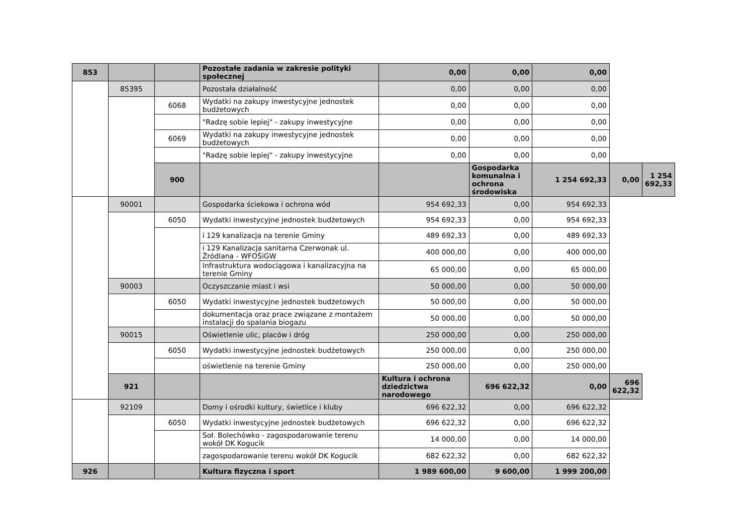| 853 | | | Pozostałe zadania w zakresie polityki społecznej | 0,00 | 0,00 | 0,00 | | |
| | 85395 | | Pozostała działalność | 0,00 | 0,00 | 0,00 | | |
| | | 6068 | Wydatki na zakupy inwestycyjne jednostek budżetowych | 0,00 | 0,00 | 0,00 | | |
| | | | "Radzę sobie lepiej" - zakupy inwestycyjne | 0,00 | 0,00 | 0,00 | | |
| | | 6069 | Wydatki na zakupy inwestycyjne jednostek budżetowych | 0,00 | 0,00 | 0,00 | | |
| | | | "Radzę sobie lepiej" - zakupy inwestycyjne | 0,00 | 0,00 | 0,00 | | |
| | | 900 | | | Gospodarka komunalna i ochrona środowiska | 1 254 692,33 | 0,00 | 1 254 692,33 |
| | 90001 | | Gospodarka ściekowa i ochrona wód | 954 692,33 | 0,00 | 954 692,33 | | |
| | | 6050 | Wydatki inwestycyjne jednostek budżetowych | 954 692,33 | 0,00 | 954 692,33 | | |
| | | | i 129 kanalizacja na terenie Gminy | 489 692,33 | 0,00 | 489 692,33 | | |
| | | | i 129 Kanalizacja sanitarna Czerwonak ul. Źródlana - WFOŚiGW | 400 000,00 | 0,00 | 400 000,00 | | |
| | | | Infrastruktura wodociągowa i kanalizacyjna na terenie Gminy | 65 000,00 | 0,00 | 65 000,00 | | |
| | 90003 | | Oczyszczanie miast i wsi | 50 000,00 | 0,00 | 50 000,00 | | |
| | | 6050 | Wydatki inwestycyjne jednostek budżetowych | 50 000,00 | 0,00 | 50 000,00 | | |
| | | | dokumentacja oraz prace związane z montażem instalacji do spalania biogazu | 50 000,00 | 0,00 | 50 000,00 | | |
| | 90015 | | Oświetlenie ulic, placów i dróg | 250 000,00 | 0,00 | 250 000,00 | | |
| | | 6050 | Wydatki inwestycyjne jednostek budżetowych | 250 000,00 | 0,00 | 250 000,00 | | |
| | | | oświetlenie na terenie Gminy | 250 000,00 | 0,00 | 250 000,00 | | |
| | 921 | | | Kultura i ochrona dziedzictwa narodowego | 696 622,32 | 0,00 | 696 622,32 | |
| | 92109 | | Domy i ośrodki kultury, świetlice i kluby | 696 622,32 | 0,00 | 696 622,32 | | |
| | | 6050 | Wydatki inwestycyjne jednostek budżetowych | 696 622,32 | 0,00 | 696 622,32 | | |
| | | | Soł. Bolechówko - zagospodarowanie terenu wokół DK Kogucik | 14 000,00 | 0,00 | 14 000,00 | | |
| | | | zagospodarowanie terenu wokół DK Kogucik | 682 622,32 | 0,00 | 682 622,32 | | |
| 926 | | | Kultura fizyczna i sport | 1 989 600,00 | 9 600,00 | 1 999 200,00 | | |